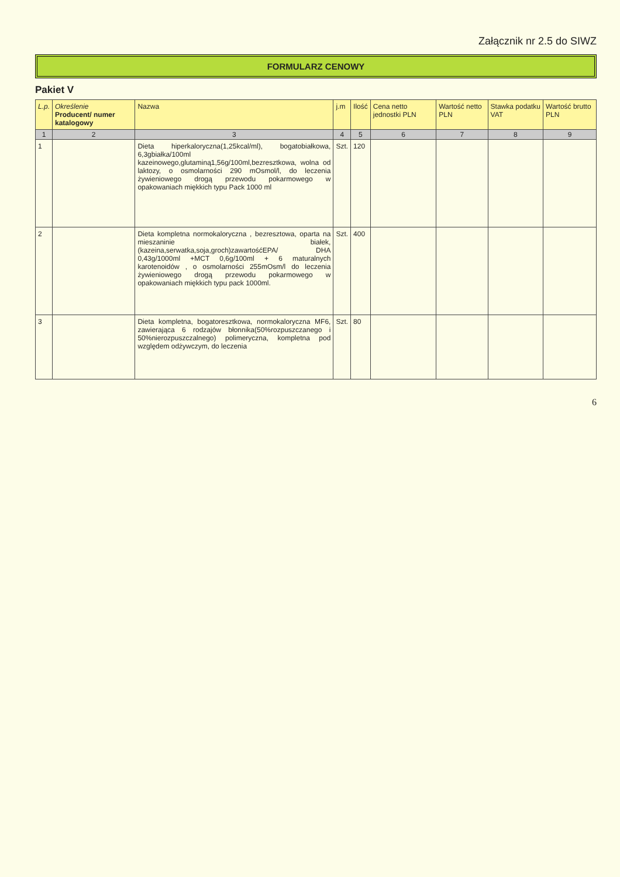Załącznik nr 2.5 do SIWZ
FORMULARZ CENOWY
Pakiet V
| L.p. | Określenie Producent/ numer katalogowy | Nazwa | j.m | Ilość | Cena netto jednostki PLN | Wartość netto PLN | Stawka podatku VAT | Wartość brutto PLN |
| --- | --- | --- | --- | --- | --- | --- | --- | --- |
| 1 | 2 | 3 | 4 | 5 | 6 | 7 | 8 | 9 |
| 1 | | Dieta hiperkaloryczna(1,25kcal/ml), bogatobiałkowa, 6,3gbiałka/100ml kazeinowego,glutaminą1,56g/100ml,bezresztkowa, wolna od laktozy, o osmolarności 290 mOsmol/l, do leczenia żywieniowego drogą przewodu pokarmowego w opakowaniach miękkich typu Pack 1000 ml | Szt. | 120 | | | | |
| 2 | | Dieta kompletna normokaloryczna , bezresztowa, oparta na mieszaninie białek,(kazeina,serwatka,soja,groch)zawartośćEPA/ DHA 0,43g/1000ml +MCT 0,6g/100ml + 6 maturalnych karotenoidów , o osmolarności 255mOsm/l do leczenia żywieniowego drogą przewodu pokarmowego w opakowaniach miękkich typu pack 1000ml. | Szt. | 400 | | | | |
| 3 | | Dieta kompletna, bogatoresztkowa, normokaloryczna MF6, zawierająca 6 rodzajów błonnika(50%rozpuszczanego i 50%nierozpuszczalnego) polimeryczna, kompletna pod względem odżywczym, do leczenia | Szt. | 80 | | | | |
6